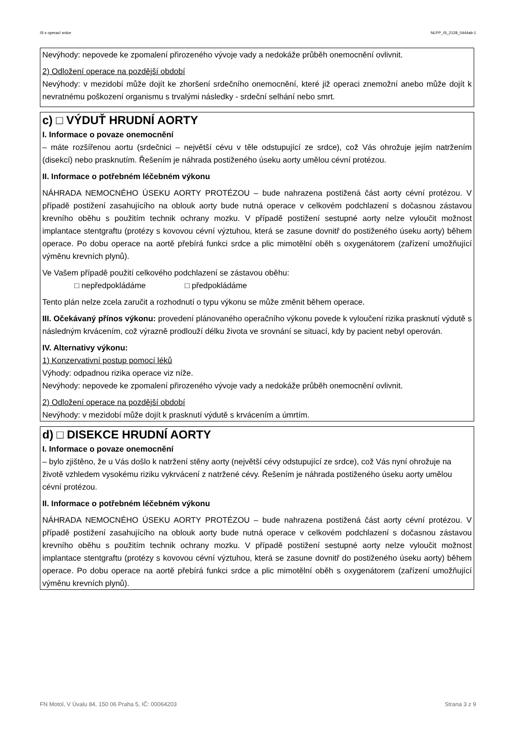IS s operací srdce NLPP_IS_2128_0444ab-1
Nevýhody: nepovede ke zpomalení přirozeného vývoje vady a nedokáže průběh onemocnění ovlivnit.
2) Odložení operace na pozdější období
Nevýhody: v mezidobí může dojít ke zhoršení srdečního onemocnění, které již operaci znemožní anebo může dojít k nevratnému poškození organismu s trvalými následky - srdeční selhání nebo smrt.
c) □ VÝDUŤ HRUDNÍ AORTY
I. Informace o povaze onemocnění
– máte rozšířenou aortu (srdečnici – největší cévu v těle odstupující ze srdce), což Vás ohrožuje jejím natržením (disekcí) nebo prasknutím. Řešením je náhrada postiženého úseku aorty umělou cévní protézou.
II. Informace o potřebném léčebném výkonu
NÁHRADA NEMOCNÉHO ÚSEKU AORTY PROTÉZOU – bude nahrazena postižená část aorty cévní protézou. V případě postižení zasahujícího na oblouk aorty bude nutná operace v celkovém podchlazení s dočasnou zástavou krevního oběhu s použitím technik ochrany mozku. V případě postižení sestupné aorty nelze vyloučit možnost implantace stentgraftu (protézy s kovovou cévní výztuhou, která se zasune dovnitř do postiženého úseku aorty) během operace. Po dobu operace na aortě přebírá funkci srdce a plic mimotělní oběh s oxygenátorem (zařízení umožňující výměnu krevních plynů).
Ve Vašem případě použití celkového podchlazení se zástavou oběhu:
□ nepředpokládáme □ předpokládáme
Tento plán nelze zcela zaručit a rozhodnutí o typu výkonu se může změnit během operace.
III. Očekávaný přínos výkonu: provedení plánovaného operačního výkonu povede k vyloučení rizika prasknutí výdutě s následným krvácením, což výrazně prodlouží délku života ve srovnání se situací, kdy by pacient nebyl operován.
IV. Alternativy výkonu:
1) Konzervativní postup pomocí léků
Výhody: odpadnou rizika operace viz níže.
Nevýhody: nepovede ke zpomalení přirozeného vývoje vady a nedokáže průběh onemocnění ovlivnit.
2) Odložení operace na pozdější období
Nevýhody: v mezidobí může dojít k prasknutí výdutě s krvácením a úmrtím.
d) □ DISEKCE HRUDNÍ AORTY
I. Informace o povaze onemocnění
– bylo zjištěno, že u Vás došlo k natržení stěny aorty (největší cévy odstupující ze srdce), což Vás nyní ohrožuje na životě vzhledem vysokému riziku vykrvácení z natržené cévy. Řešením je náhrada postiženého úseku aorty umělou cévní protézou.
II. Informace o potřebném léčebném výkonu
NÁHRADA NEMOCNÉHO ÚSEKU AORTY PROTÉZOU – bude nahrazena postižená část aorty cévní protézou. V případě postižení zasahujícího na oblouk aorty bude nutná operace v celkovém podchlazení s dočasnou zástavou krevního oběhu s použitím technik ochrany mozku. V případě postižení sestupné aorty nelze vyloučit možnost implantace stentgraftu (protézy s kovovou cévní výztuhou, která se zasune dovnitř do postiženého úseku aorty) během operace. Po dobu operace na aortě přebírá funkci srdce a plic mimotělní oběh s oxygenátorem (zařízení umožňující výměnu krevních plynů).
FN Motol, V Úvalu 84, 150 06 Praha 5, IČ: 00064203 Strana 3 z 9